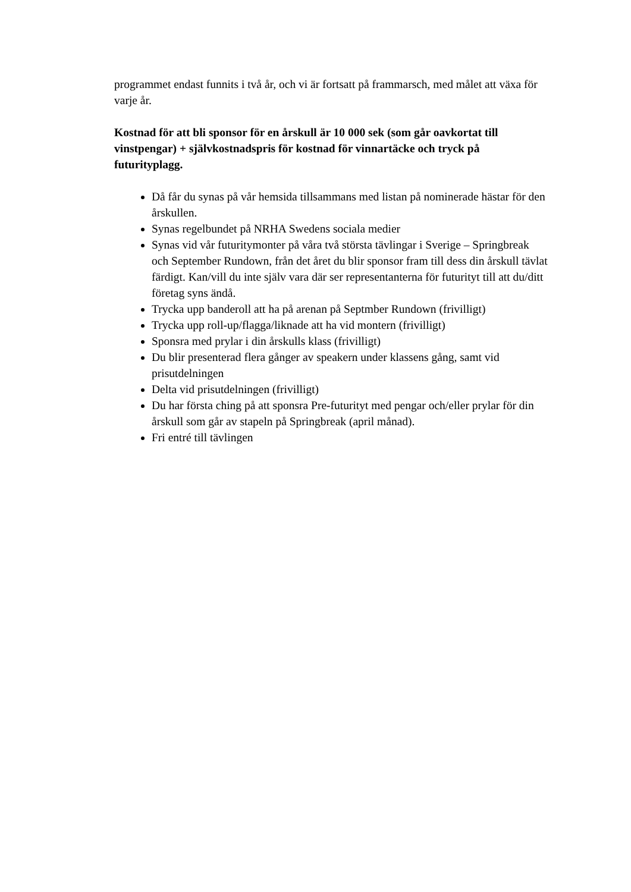programmet endast funnits i två år, och vi är fortsatt på frammarsch, med målet att växa för varje år.
Kostnad för att bli sponsor för en årskull är 10 000 sek (som går oavkortat till vinstpengar) + självkostnadspris för kostnad för vinnartäcke och tryck på futurityplagg.
Då får du synas på vår hemsida tillsammans med listan på nominerade hästar för den årskullen.
Synas regelbundet på NRHA Swedens sociala medier
Synas vid vår futuritymonter på våra två största tävlingar i Sverige – Springbreak och September Rundown, från det året du blir sponsor fram till dess din årskull tävlat färdigt. Kan/vill du inte själv vara där ser representanterna för futurityt till att du/ditt företag syns ändå.
Trycka upp banderoll att ha på arenan på Septmber Rundown (frivilligt)
Trycka upp roll-up/flagga/liknade att ha vid montern (frivilligt)
Sponsra med prylar i din årskulls klass (frivilligt)
Du blir presenterad flera gånger av speakern under klassens gång, samt vid prisutdelningen
Delta vid prisutdelningen (frivilligt)
Du har första ching på att sponsra Pre-futurityt med pengar och/eller prylar för din årskull som går av stapeln på Springbreak (april månad).
Fri entré till tävlingen